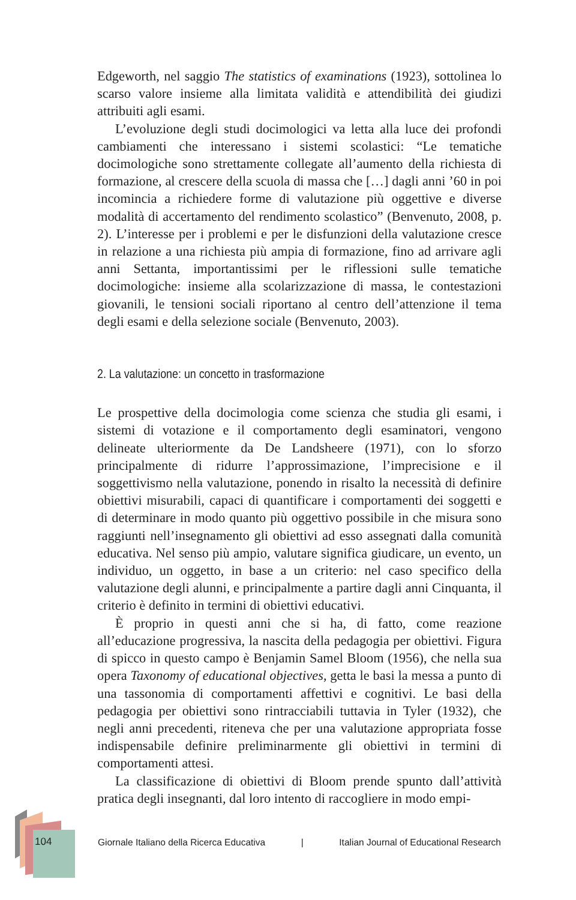Edgeworth, nel saggio The statistics of examinations (1923), sottolinea lo scarso valore insieme alla limitata validità e attendibilità dei giudizi attribuiti agli esami.
L’evoluzione degli studi docimologici va letta alla luce dei profondi cambiamenti che interessano i sistemi scolastici: “Le tematiche docimologiche sono strettamente collegate all’aumento della richiesta di formazione, al crescere della scuola di massa che […] dagli anni ’60 in poi incomincia a richiedere forme di valutazione più oggettive e diverse modalità di accertamento del rendimento scolastico” (Benvenuto, 2008, p. 2). L’interesse per i problemi e per le disfunzioni della valutazione cresce in relazione a una richiesta più ampia di formazione, fino ad arrivare agli anni Settanta, importantissimi per le riflessioni sulle tematiche docimologiche: insieme alla scolarizzazione di massa, le contestazioni giovanili, le tensioni sociali riportano al centro dell’attenzione il tema degli esami e della selezione sociale (Benvenuto, 2003).
2. La valutazione: un concetto in trasformazione
Le prospettive della docimologia come scienza che studia gli esami, i sistemi di votazione e il comportamento degli esaminatori, vengono delineate ulteriormente da De Landsheere (1971), con lo sforzo principalmente di ridurre l’approssimazione, l’imprecisione e il soggettivismo nella valutazione, ponendo in risalto la necessità di definire obiettivi misurabili, capaci di quantificare i comportamenti dei soggetti e di determinare in modo quanto più oggettivo possibile in che misura sono raggiunti nell’insegnamento gli obiettivi ad esso assegnati dalla comunità educativa. Nel senso più ampio, valutare significa giudicare, un evento, un individuo, un oggetto, in base a un criterio: nel caso specifico della valutazione degli alunni, e principalmente a partire dagli anni Cinquanta, il criterio è definito in termini di obiettivi educativi.
È proprio in questi anni che si ha, di fatto, come reazione all’educazione progressiva, la nascita della pedagogia per obiettivi. Figura di spicco in questo campo è Benjamin Samel Bloom (1956), che nella sua opera Taxonomy of educational objectives, getta le basi la messa a punto di una tassonomia di comportamenti affettivi e cognitivi. Le basi della pedagogia per obiettivi sono rintracciabili tuttavia in Tyler (1932), che negli anni precedenti, riteneva che per una valutazione appropriata fosse indispensabile definire preliminarmente gli obiettivi in termini di comportamenti attesi.
La classificazione di obiettivi di Bloom prende spunto dall’attività pratica degli insegnanti, dal loro intento di raccogliere in modo empi-
104
Giornale Italiano della Ricerca Educativa | Italian Journal of Educational Research